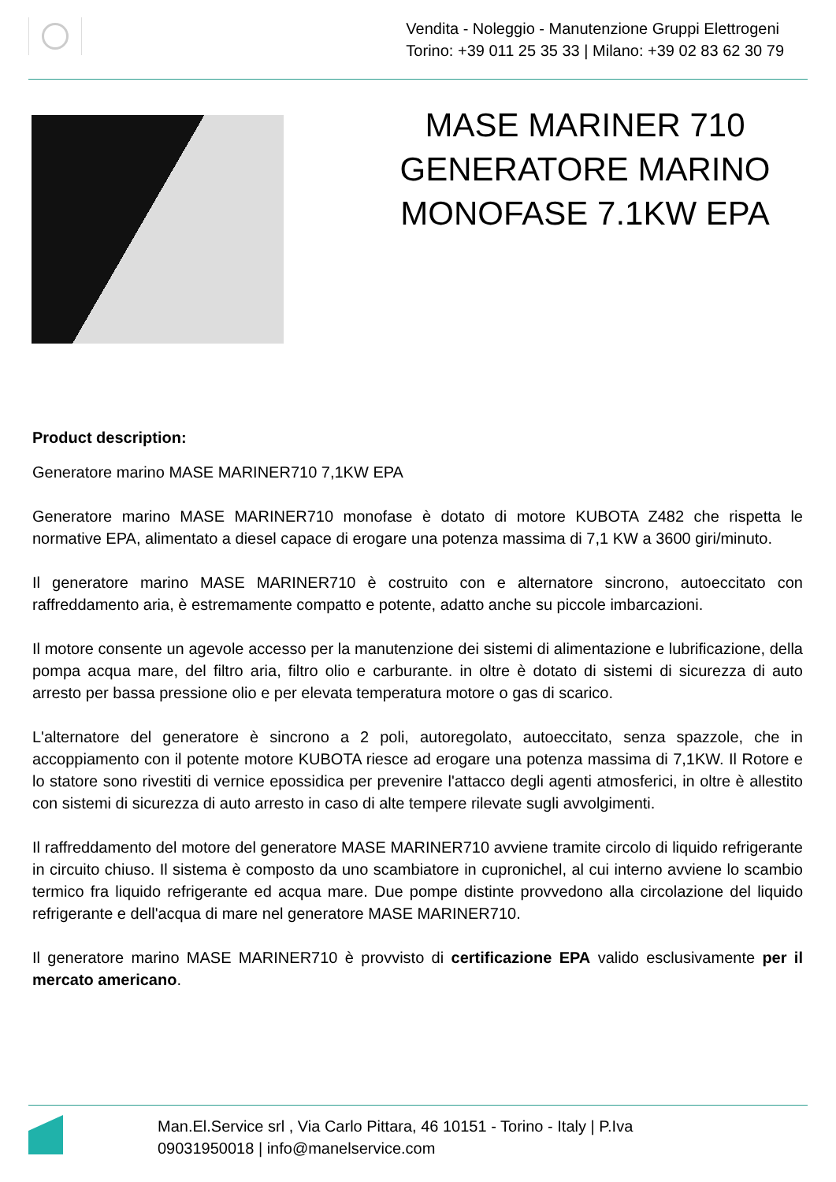Vendita - Noleggio - Manutenzione Gruppi Elettrogeni
Torino: +39 011 25 35 33 | Milano: +39 02 83 62 30 79
MASE MARINER 710 GENERATORE MARINO MONOFASE 7.1KW EPA
Product description:
Generatore marino MASE MARINER710 7,1KW EPA
Generatore marino MASE MARINER710 monofase è dotato di motore KUBOTA Z482 che rispetta le normative EPA, alimentato a diesel capace di erogare una potenza massima di 7,1 KW a 3600 giri/minuto.
Il generatore marino MASE MARINER710 è costruito con e alternatore sincrono, autoeccitato con raffreddamento aria, è estremamente compatto e potente, adatto anche su piccole imbarcazioni.
Il motore consente un agevole accesso per la manutenzione dei sistemi di alimentazione e lubrificazione, della pompa acqua mare, del filtro aria, filtro olio e carburante. in oltre è dotato di sistemi di sicurezza di auto arresto per bassa pressione olio e per elevata temperatura motore o gas di scarico.
L'alternatore del generatore è sincrono a 2 poli, autoregolato, autoeccitato, senza spazzole, che in accoppiamento con il potente motore KUBOTA riesce ad erogare una potenza massima di 7,1KW. Il Rotore e lo statore sono rivestiti di vernice epossidica per prevenire l'attacco degli agenti atmosferici, in oltre è allestito con sistemi di sicurezza di auto arresto in caso di alte tempere rilevate sugli avvolgimenti.
Il raffreddamento del motore del generatore MASE MARINER710 avviene tramite circolo di liquido refrigerante in circuito chiuso. Il sistema è composto da uno scambiatore in cupronichel, al cui interno avviene lo scambio termico fra liquido refrigerante ed acqua mare. Due pompe distinte provvedono alla circolazione del liquido refrigerante e dell'acqua di mare nel generatore MASE MARINER710.
Il generatore marino MASE MARINER710 è provvisto di certificazione EPA valido esclusivamente per il mercato americano.
Man.El.Service srl , Via Carlo Pittara, 46 10151 - Torino - Italy | P.Iva 09031950018 | info@manelservice.com